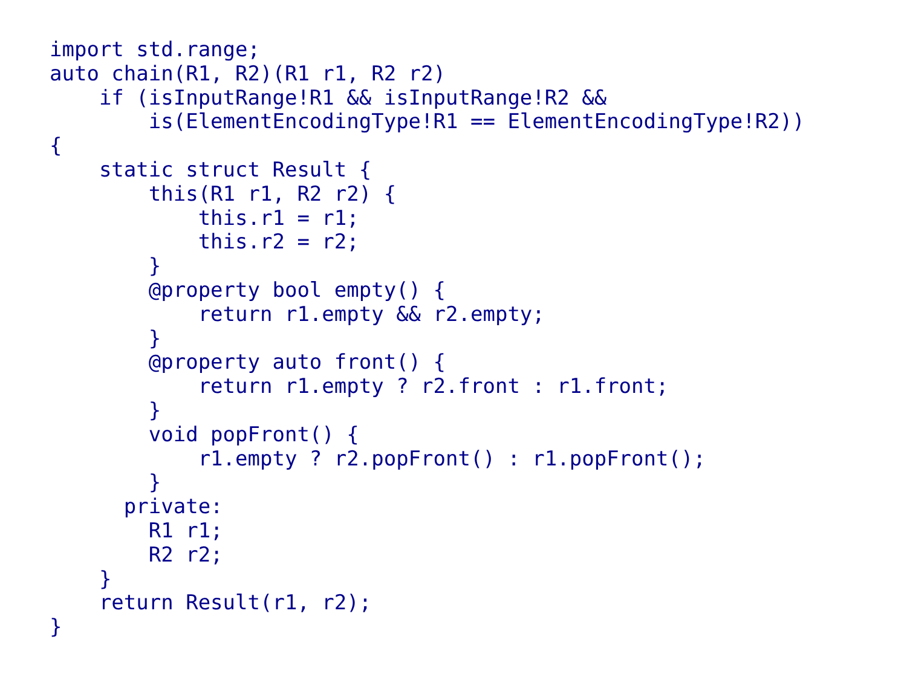import std.range;
auto chain(R1, R2)(R1 r1, R2 r2)
    if (isInputRange!R1 && isInputRange!R2 &&
        is(ElementEncodingType!R1 == ElementEncodingType!R2))
{
    static struct Result {
        this(R1 r1, R2 r2) {
            this.r1 = r1;
            this.r2 = r2;
        }
        @property bool empty() {
            return r1.empty && r2.empty;
        }
        @property auto front() {
            return r1.empty ? r2.front : r1.front;
        }
        void popFront() {
            r1.empty ? r2.popFront() : r1.popFront();
        }
      private:
        R1 r1;
        R2 r2;
    }
    return Result(r1, r2);
}